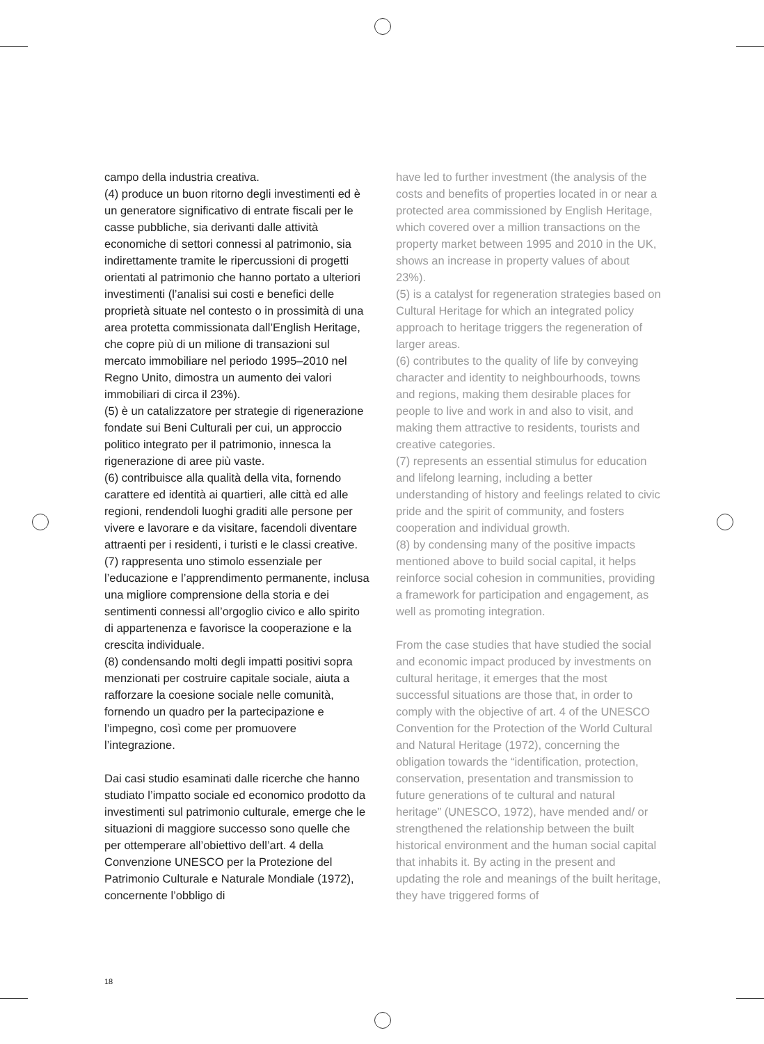campo della industria creativa.
(4) produce un buon ritorno degli investimenti ed è un generatore significativo di entrate fiscali per le casse pubbliche, sia derivanti dalle attività economiche di settori connessi al patrimonio, sia indirettamente tramite le ripercussioni di progetti orientati al patrimonio che hanno portato a ulteriori investimenti (l’analisi sui costi e benefici delle proprietà situate nel contesto o in prossimità di una area protetta commissionata dall’English Heritage, che copre più di un milione di transazioni sul mercato immobiliare nel periodo 1995–2010 nel Regno Unito, dimostra un aumento dei valori immobiliari di circa il 23%).
(5) è un catalizzatore per strategie di rigenerazione fondate sui Beni Culturali per cui, un approccio politico integrato per il patrimonio, innesca la rigenerazione di aree più vaste.
(6) contribuisce alla qualità della vita, fornendo carattere ed identità ai quartieri, alle città ed alle regioni, rendendoli luoghi graditi alle persone per vivere e lavorare e da visitare, facendoli diventare attraenti per i residenti, i turisti e le classi creative.
(7) rappresenta uno stimolo essenziale per l’educazione e l’apprendimento permanente, inclusa una migliore comprensione della storia e dei sentimenti connessi all’orgoglio civico e allo spirito di appartenenza e favorisce la cooperazione e la crescita individuale.
(8) condensando molti degli impatti positivi sopra menzionati per costruire capitale sociale, aiuta a rafforzare la coesione sociale nelle comunità, fornendo un quadro per la partecipazione e l’impegno, così come per promuovere l’integrazione.
Dai casi studio esaminati dalle ricerche che hanno studiato l’impatto sociale ed economico prodotto da investimenti sul patrimonio culturale, emerge che le situazioni di maggiore successo sono quelle che per ottemperare all’obiettivo dell’art. 4 della Convenzione UNESCO per la Protezione del Patrimonio Culturale e Naturale Mondiale (1972), concernente l’obbligo di
have led to further investment (the analysis of the costs and benefits of properties located in or near a protected area commissioned by English Heritage, which covered over a million transactions on the property market between 1995 and 2010 in the UK, shows an increase in property values of about 23%).
(5) is a catalyst for regeneration strategies based on Cultural Heritage for which an integrated policy approach to heritage triggers the regeneration of larger areas.
(6) contributes to the quality of life by conveying character and identity to neighbourhoods, towns and regions, making them desirable places for people to live and work in and also to visit, and making them attractive to residents, tourists and creative categories.
(7) represents an essential stimulus for education and lifelong learning, including a better understanding of history and feelings related to civic pride and the spirit of community, and fosters cooperation and individual growth.
(8) by condensing many of the positive impacts mentioned above to build social capital, it helps reinforce social cohesion in communities, providing a framework for participation and engagement, as well as promoting integration.
From the case studies that have studied the social and economic impact produced by investments on cultural heritage, it emerges that the most successful situations are those that, in order to comply with the objective of art. 4 of the UNESCO Convention for the Protection of the World Cultural and Natural Heritage (1972), concerning the obligation towards the “identification, protection, conservation, presentation and transmission to future generations of te cultural and natural heritage” (UNESCO, 1972), have mended and/ or strengthened the relationship between the built historical environment and the human social capital that inhabits it. By acting in the present and updating the role and meanings of the built heritage, they have triggered forms of
18